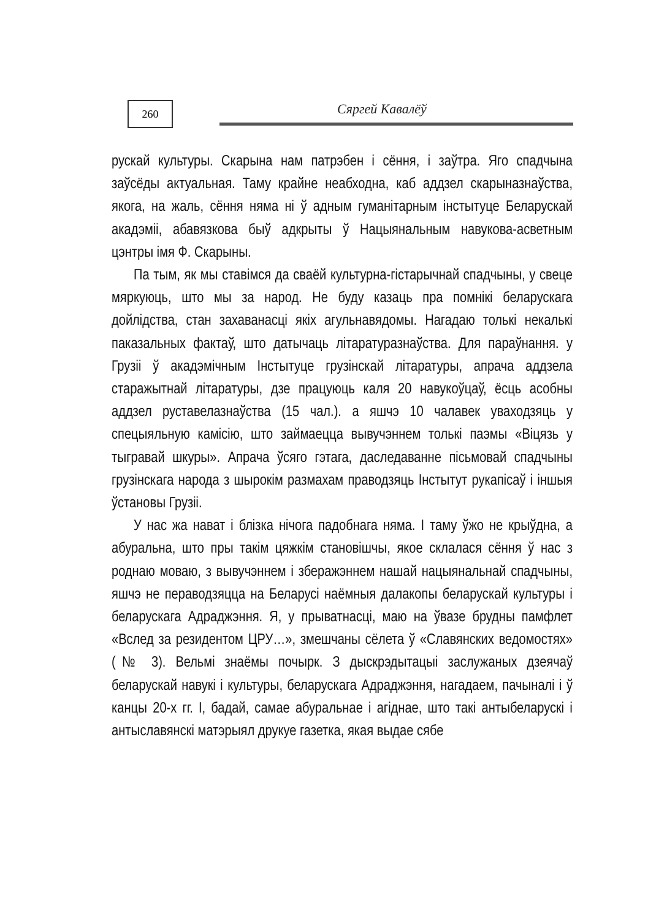260 Сяргей Кавалёў
рускай культуры. Скарына нам патрэбен і сёння, і заўтра. Яго спадчына заўсёды актуальная. Таму крайне неабходна, каб аддзел скарыназнаўства, якога, на жаль, сёння няма ні ў адным гуманітарным інстытуце Беларускай акадэміі, абавязкова быў адкрыты ў Нацыянальным навукова-асветным цэнтры імя Ф. Скарыны.
Па тым, як мы ставімся да сваёй культурна-гістарычнай спадчыны, у свеце мяркуюць, што мы за народ. Не буду казаць пра помнікі беларускага дойлідства, стан захаванасці якіх агульнавядомы. Нагадаю толькі некалькі паказальных фактаў, што датычаць літаратуразнаўства. Для параўнання. у Грузіі ў акадэмічным Інстытуце грузінскай літаратуры, апрача аддзела старажытнай літаратуры, дзе працуюць каля 20 навукоўцаў, ёсць асобны аддзел руставелазнаўства (15 чал.). а яшчэ 10 чалавек уваходзяць у спецыяльную камісію, што займаецца вывучэннем толькі паэмы «Віцязь у тыгравай шкуры». Апрача ўсяго гэтага, даследаванне пісьмовай спадчыны грузінскага народа з шырокім размахам праводзяць Інстытут рукапісаў і іншыя ўстановы Грузіі.
У нас жа нават і блізка нічога падобнага няма. І таму ўжо не крыўдна, а абуральна, што пры такім цяжкім становішчы, якое склалася сёння ў нас з роднаю моваю, з вывучэннем і зберажэннем нашай нацыянальнай спадчыны, яшчэ не пераводзяцца на Беларусі наёмныя далакопы беларускай культуры і беларускага Адраджэння. Я, у прыватнасці, маю на ўвазе брудны памфлет «Вслед за резидентом ЦРУ…», змешчаны сёлета ў «Славянских ведомостях» (№ 3). Вельмі знаёмы почырк. З дыскрэдытацыі заслужаных дзеячаў беларускай навукі і культуры, беларускага Адраджэння, нагадаем, пачыналі і ў канцы 20-х гг. І, бадай, самае абуральнае і агіднае, што такі антыбеларускі і антыславянскі матэрыял друкуе газетка, якая выдае сябе